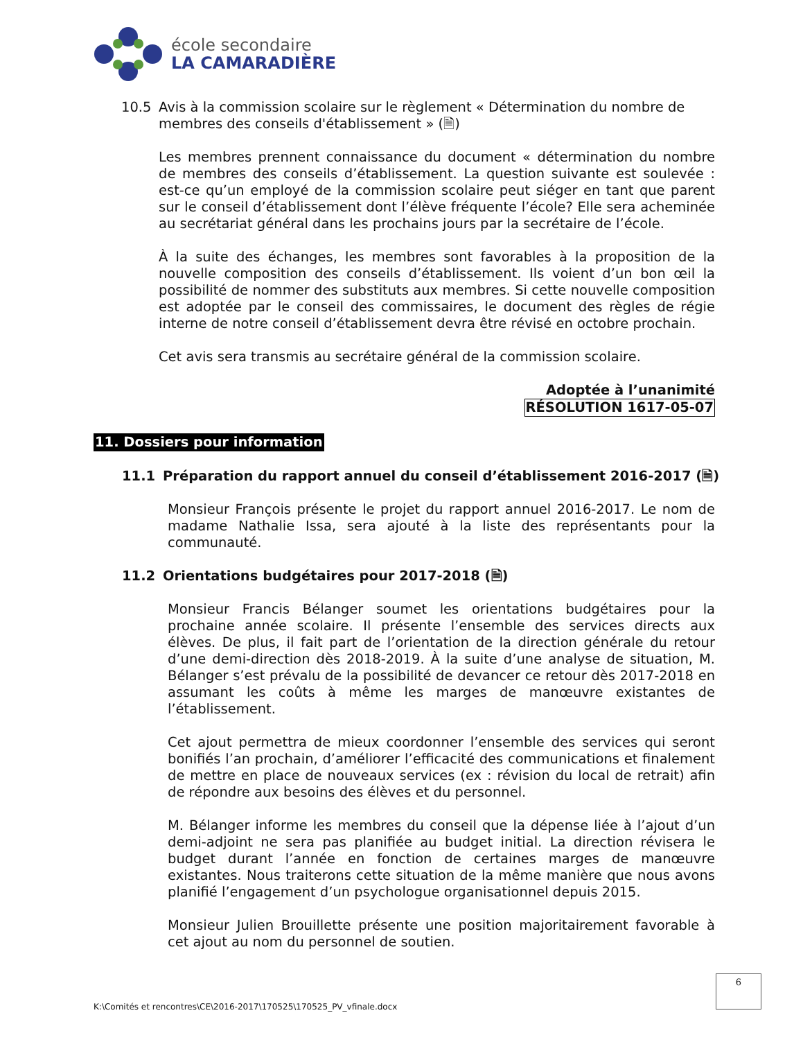école secondaire
LA CAMARADIÈRE
10.5 Avis à la commission scolaire sur le règlement « Détermination du nombre de membres des conseils d'établissement » (🗎)
Les membres prennent connaissance du document « détermination du nombre de membres des conseils d’établissement. La question suivante est soulevée : est-ce qu’un employé de la commission scolaire peut siéger en tant que parent sur le conseil d’établissement dont l’élève fréquente l’école? Elle sera acheminée au secrétariat général dans les prochains jours par la secrétaire de l’école.
À la suite des échanges, les membres sont favorables à la proposition de la nouvelle composition des conseils d’établissement. Ils voient d’un bon œil la possibilité de nommer des substituts aux membres. Si cette nouvelle composition est adoptée par le conseil des commissaires, le document des règles de régie interne de notre conseil d’établissement devra être révisé en octobre prochain.
Cet avis sera transmis au secrétaire général de la commission scolaire.
Adoptée à l’unanimité
RÉSOLUTION 1617-05-07
11. Dossiers pour information
11.1 Préparation du rapport annuel du conseil d’établissement 2016-2017 (🗎)
Monsieur François présente le projet du rapport annuel 2016-2017. Le nom de madame Nathalie Issa, sera ajouté à la liste des représentants pour la communauté.
11.2 Orientations budgétaires pour 2017-2018 (🗎)
Monsieur Francis Bélanger soumet les orientations budgétaires pour la prochaine année scolaire. Il présente l’ensemble des services directs aux élèves. De plus, il fait part de l’orientation de la direction générale du retour d’une demi-direction dès 2018-2019. À la suite d’une analyse de situation, M. Bélanger s’est prévalu de la possibilité de devancer ce retour dès 2017-2018 en assumant les coûts à même les marges de manœuvre existantes de l’établissement.
Cet ajout permettra de mieux coordonner l’ensemble des services qui seront bonifiés l’an prochain, d’améliorer l’efficacité des communications et finalement de mettre en place de nouveaux services (ex : révision du local de retrait) afin de répondre aux besoins des élèves et du personnel.
M. Bélanger informe les membres du conseil que la dépense liée à l’ajout d’un demi-adjoint ne sera pas planifiée au budget initial. La direction révisera le budget durant l’année en fonction de certaines marges de manœuvre existantes. Nous traiterons cette situation de la même manière que nous avons planifié l’engagement d’un psychologue organisationnel depuis 2015.
Monsieur Julien Brouillette présente une position majoritairement favorable à cet ajout au nom du personnel de soutien.
6
K:\Comités et rencontres\CE\2016-2017\170525\170525_PV_vfinale.docx